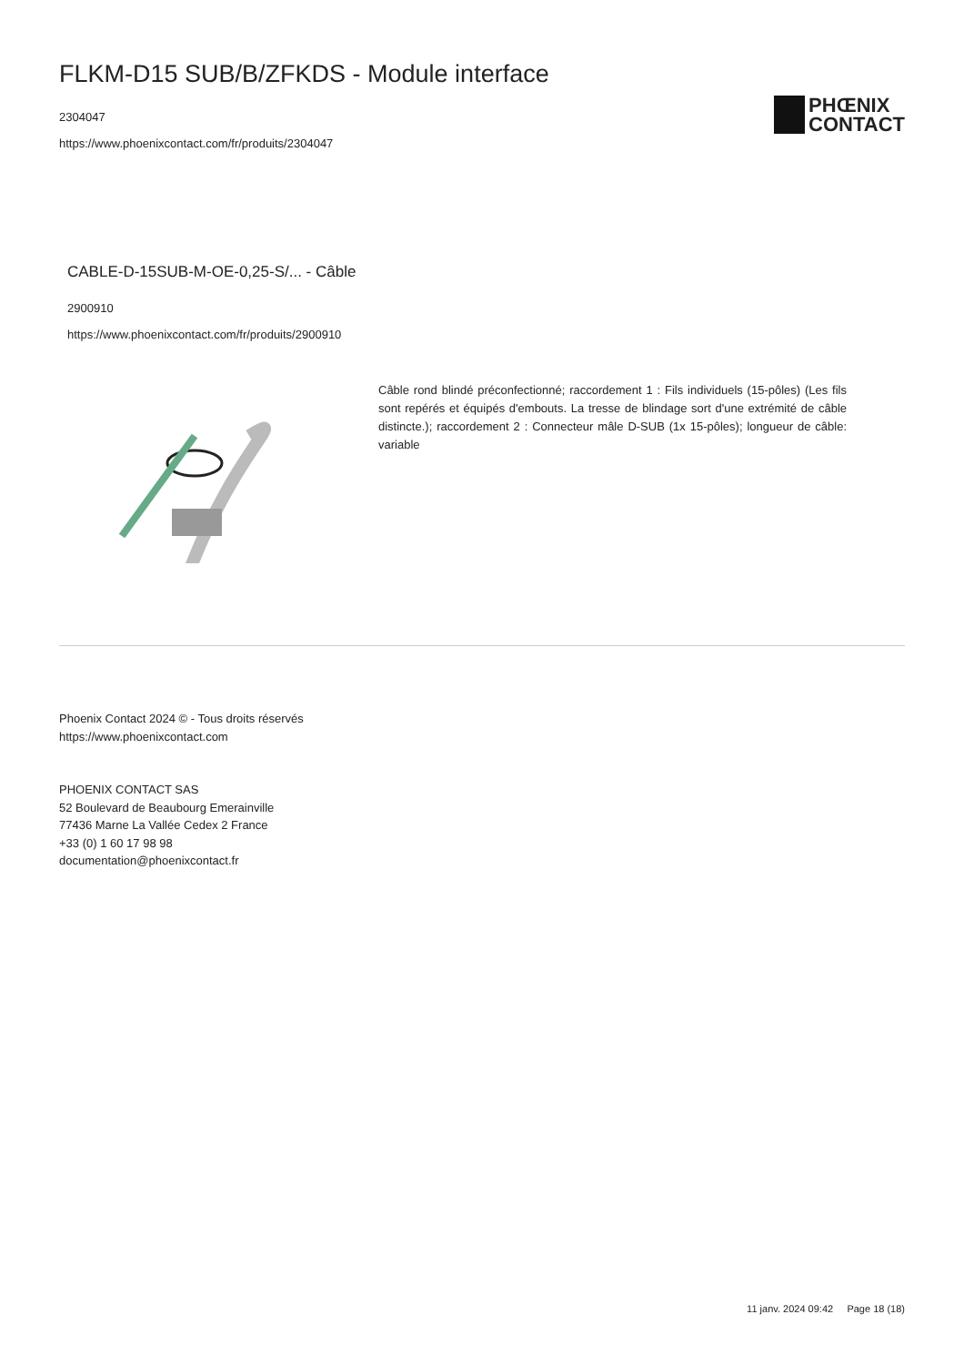FLKM-D15 SUB/B/ZFKDS - Module interface
2304047
https://www.phoenixcontact.com/fr/produits/2304047
PHŒNIX
CONTACT
CABLE-D-15SUB-M-OE-0,25-S/... - Câble
2900910
https://www.phoenixcontact.com/fr/produits/2900910
Câble rond blindé préconfectionné; raccordement 1 : Fils individuels (15-pôles) (Les fils sont repérés et équipés d'embouts. La tresse de blindage sort d'une extrémité de câble distincte.); raccordement 2 : Connecteur mâle D-SUB (1x 15-pôles); longueur de câble: variable
Phoenix Contact 2024 © - Tous droits réservés
https://www.phoenixcontact.com
PHOENIX CONTACT SAS
52 Boulevard de Beaubourg Emerainville
77436 Marne La Vallée Cedex 2 France
+33 (0) 1 60 17 98 98
documentation@phoenixcontact.fr
11 janv. 2024 09:42 Page 18 (18)